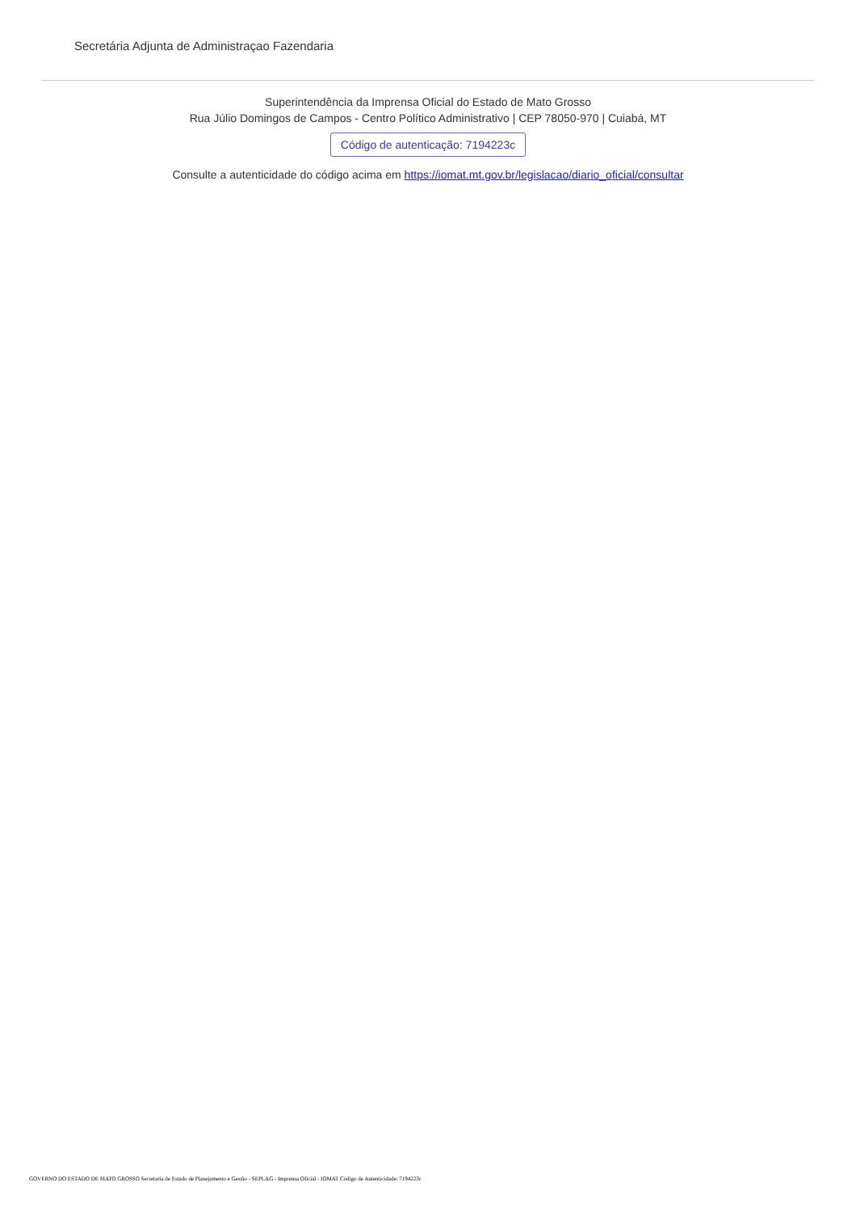Secretária Adjunta de Administraçao Fazendaria
Superintendência da Imprensa Oficial do Estado de Mato Grosso
Rua Júlio Domingos de Campos - Centro Político Administrativo | CEP 78050-970 | Cuiabá, MT
Código de autenticação: 7194223c
Consulte a autenticidade do código acima em https://iomat.mt.gov.br/legislacao/diario_oficial/consultar
GOVERNO DO ESTADO DE MATO GROSSO Secretaria de Estado de Planejamento e Gestão - SEPLAG - Imprensa Oficial - IOMAT Código de Autenticidade: 7194223c